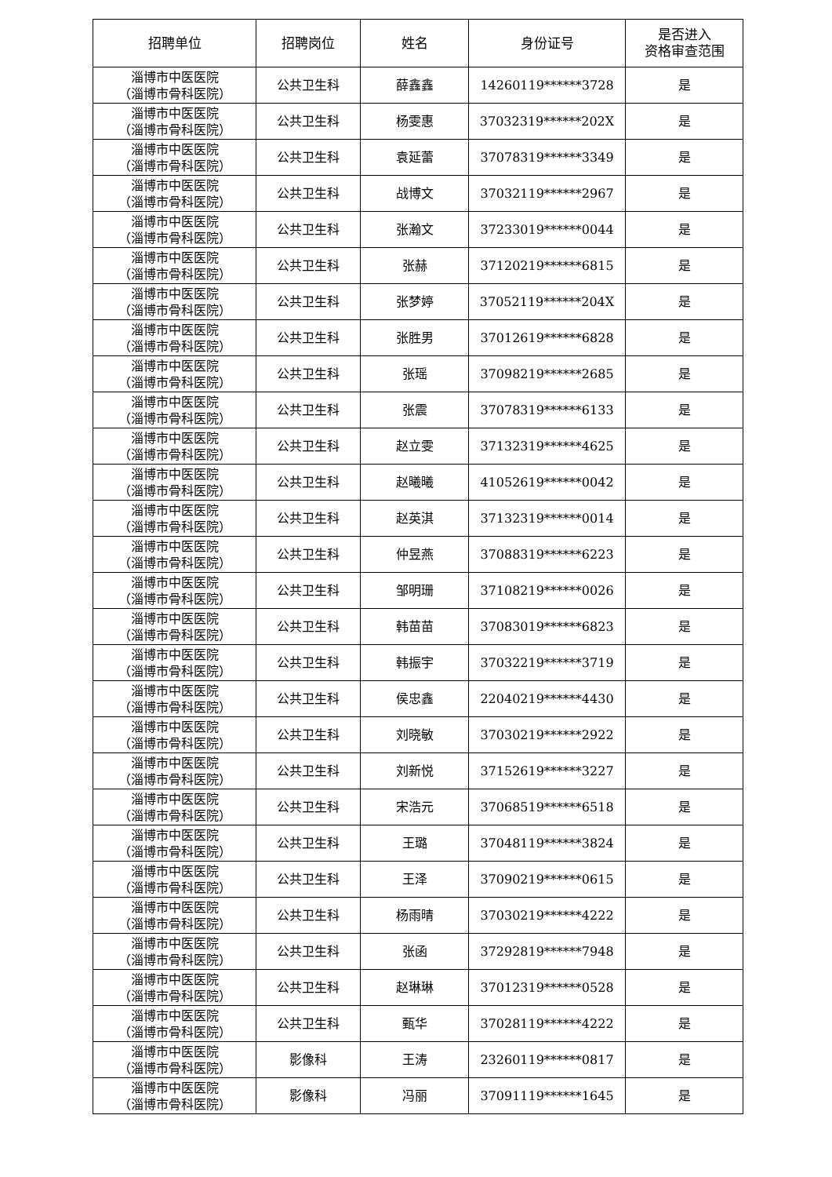| 招聘单位 | 招聘岗位 | 姓名 | 身份证号 | 是否进入 资格审查范围 |
| --- | --- | --- | --- | --- |
| 淄博市中医医院 （淄博市骨科医院） | 公共卫生科 | 薛鑫鑫 | 14260119******3728 | 是 |
| 淄博市中医医院 （淄博市骨科医院） | 公共卫生科 | 杨雯惠 | 37032319******202X | 是 |
| 淄博市中医医院 （淄博市骨科医院） | 公共卫生科 | 袁延蕾 | 37078319******3349 | 是 |
| 淄博市中医医院 （淄博市骨科医院） | 公共卫生科 | 战博文 | 37032119******2967 | 是 |
| 淄博市中医医院 （淄博市骨科医院） | 公共卫生科 | 张瀚文 | 37233019******0044 | 是 |
| 淄博市中医医院 （淄博市骨科医院） | 公共卫生科 | 张赫 | 37120219******6815 | 是 |
| 淄博市中医医院 （淄博市骨科医院） | 公共卫生科 | 张梦婷 | 37052119******204X | 是 |
| 淄博市中医医院 （淄博市骨科医院） | 公共卫生科 | 张胜男 | 37012619******6828 | 是 |
| 淄博市中医医院 （淄博市骨科医院） | 公共卫生科 | 张瑶 | 37098219******2685 | 是 |
| 淄博市中医医院 （淄博市骨科医院） | 公共卫生科 | 张震 | 37078319******6133 | 是 |
| 淄博市中医医院 （淄博市骨科医院） | 公共卫生科 | 赵立雯 | 37132319******4625 | 是 |
| 淄博市中医医院 （淄博市骨科医院） | 公共卫生科 | 赵曦曦 | 41052619******0042 | 是 |
| 淄博市中医医院 （淄博市骨科医院） | 公共卫生科 | 赵英淇 | 37132319******0014 | 是 |
| 淄博市中医医院 （淄博市骨科医院） | 公共卫生科 | 仲昱燕 | 37088319******6223 | 是 |
| 淄博市中医医院 （淄博市骨科医院） | 公共卫生科 | 邹明珊 | 37108219******0026 | 是 |
| 淄博市中医医院 （淄博市骨科医院） | 公共卫生科 | 韩苗苗 | 37083019******6823 | 是 |
| 淄博市中医医院 （淄博市骨科医院） | 公共卫生科 | 韩振宇 | 37032219******3719 | 是 |
| 淄博市中医医院 （淄博市骨科医院） | 公共卫生科 | 侯忠鑫 | 22040219******4430 | 是 |
| 淄博市中医医院 （淄博市骨科医院） | 公共卫生科 | 刘晓敏 | 37030219******2922 | 是 |
| 淄博市中医医院 （淄博市骨科医院） | 公共卫生科 | 刘新悦 | 37152619******3227 | 是 |
| 淄博市中医医院 （淄博市骨科医院） | 公共卫生科 | 宋浩元 | 37068519******6518 | 是 |
| 淄博市中医医院 （淄博市骨科医院） | 公共卫生科 | 王璐 | 37048119******3824 | 是 |
| 淄博市中医医院 （淄博市骨科医院） | 公共卫生科 | 王泽 | 37090219******0615 | 是 |
| 淄博市中医医院 （淄博市骨科医院） | 公共卫生科 | 杨雨晴 | 37030219******4222 | 是 |
| 淄博市中医医院 （淄博市骨科医院） | 公共卫生科 | 张函 | 37292819******7948 | 是 |
| 淄博市中医医院 （淄博市骨科医院） | 公共卫生科 | 赵琳琳 | 37012319******0528 | 是 |
| 淄博市中医医院 （淄博市骨科医院） | 公共卫生科 | 甄华 | 37028119******4222 | 是 |
| 淄博市中医医院 （淄博市骨科医院） | 影像科 | 王涛 | 23260119******0817 | 是 |
| 淄博市中医医院 （淄博市骨科医院） | 影像科 | 冯丽 | 37091119******1645 | 是 |